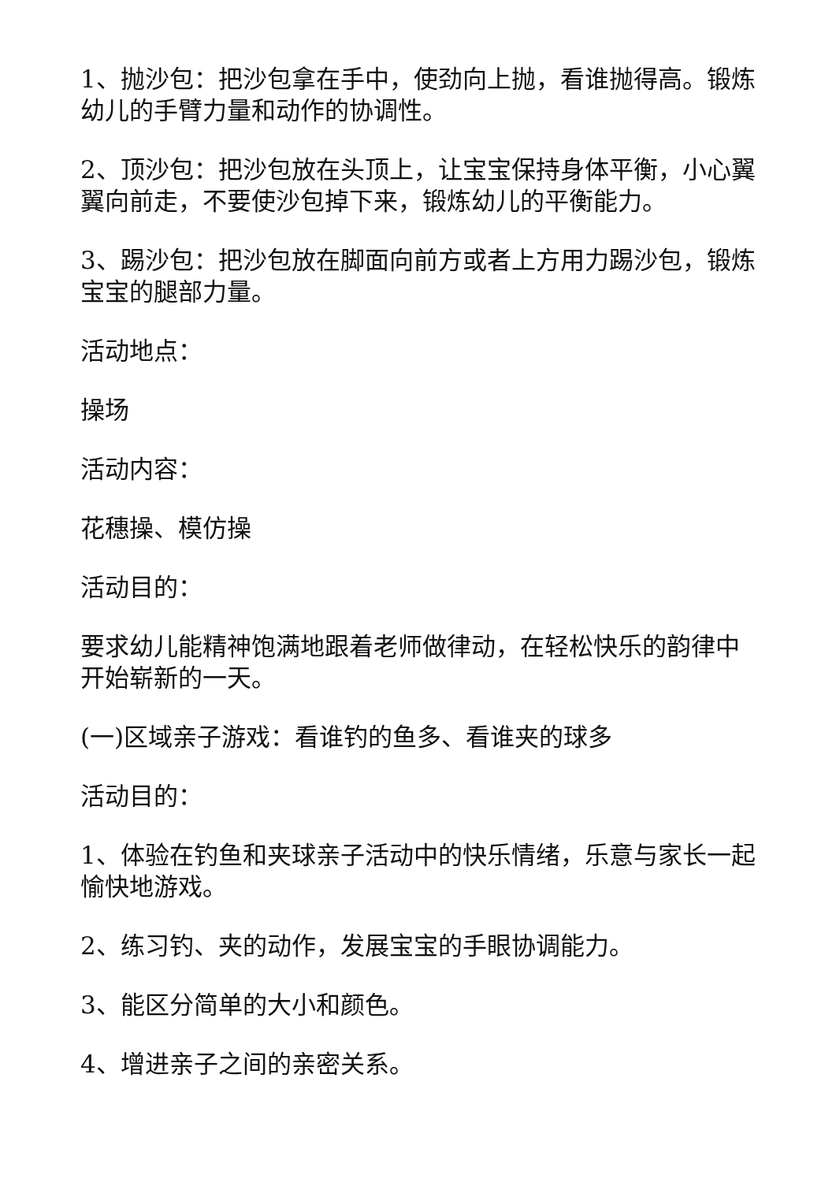1、抛沙包：把沙包拿在手中，使劲向上抛，看谁抛得高。锻炼幼儿的手臂力量和动作的协调性。
2、顶沙包：把沙包放在头顶上，让宝宝保持身体平衡，小心翼翼向前走，不要使沙包掉下来，锻炼幼儿的平衡能力。
3、踢沙包：把沙包放在脚面向前方或者上方用力踢沙包，锻炼宝宝的腿部力量。
活动地点：
操场
活动内容：
花穗操、模仿操
活动目的：
要求幼儿能精神饱满地跟着老师做律动，在轻松快乐的韵律中开始崭新的一天。
(一)区域亲子游戏：看谁钓的鱼多、看谁夹的球多
活动目的：
1、体验在钓鱼和夹球亲子活动中的快乐情绪，乐意与家长一起愉快地游戏。
2、练习钓、夹的动作，发展宝宝的手眼协调能力。
3、能区分简单的大小和颜色。
4、增进亲子之间的亲密关系。